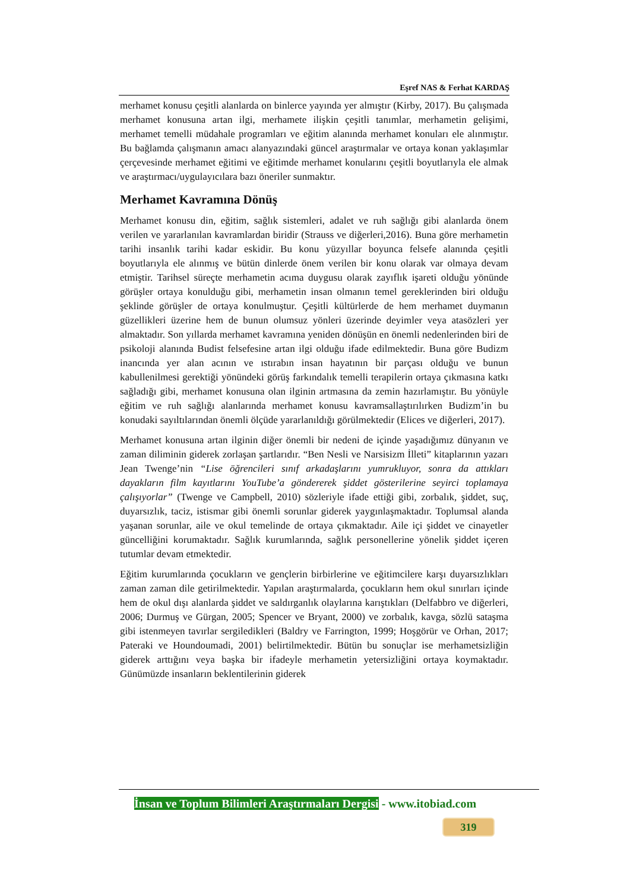Eşref NAS & Ferhat KARDAŞ
merhamet konusu çeşitli alanlarda on binlerce yayında yer almıştır (Kirby, 2017). Bu çalışmada merhamet konusuna artan ilgi, merhamete ilişkin çeşitli tanımlar, merhametin gelişimi, merhamet temelli müdahale programları ve eğitim alanında merhamet konuları ele alınmıştır. Bu bağlamda çalışmanın amacı alanyazındaki güncel araştırmalar ve ortaya konan yaklaşımlar çerçevesinde merhamet eğitimi ve eğitimde merhamet konularını çeşitli boyutlarıyla ele almak ve araştırmacı/uygulayıcılara bazı öneriler sunmaktır.
Merhamet Kavramına Dönüş
Merhamet konusu din, eğitim, sağlık sistemleri, adalet ve ruh sağlığı gibi alanlarda önem verilen ve yararlanılan kavramlardan biridir (Strauss ve diğerleri,2016). Buna göre merhametin tarihi insanlık tarihi kadar eskidir. Bu konu yüzyıllar boyunca felsefe alanında çeşitli boyutlarıyla ele alınmış ve bütün dinlerde önem verilen bir konu olarak var olmaya devam etmiştir. Tarihsel süreçte merhametin acıma duygusu olarak zayıflık işareti olduğu yönünde görüşler ortaya konulduğu gibi, merhametin insan olmanın temel gereklerinden biri olduğu şeklinde görüşler de ortaya konulmuştur. Çeşitli kültürlerde de hem merhamet duymanın güzellikleri üzerine hem de bunun olumsuz yönleri üzerinde deyimler veya atasözleri yer almaktadır. Son yıllarda merhamet kavramına yeniden dönüşün en önemli nedenlerinden biri de psikoloji alanında Budist felsefesine artan ilgi olduğu ifade edilmektedir. Buna göre Budizm inancında yer alan acının ve ıstırabın insan hayatının bir parçası olduğu ve bunun kabullenilmesi gerektiği yönündeki görüş farkındalık temelli terapilerin ortaya çıkmasına katkı sağladığı gibi, merhamet konusuna olan ilginin artmasına da zemin hazırlamıştır. Bu yönüyle eğitim ve ruh sağlığı alanlarında merhamet konusu kavramsallaştırılırken Budizm’in bu konudaki sayıltılarından önemli ölçüde yararlanıldığı görülmektedir (Elices ve diğerleri, 2017).
Merhamet konusuna artan ilginin diğer önemli bir nedeni de içinde yaşadığımız dünyanın ve zaman diliminin giderek zorlaşan şartlarıdır. “Ben Nesli ve Narsisizm İlleti” kitaplarının yazarı Jean Twenge’nin “Lise öğrencileri sınıf arkadaşlarını yumrukluyor, sonra da attıkları dayakların film kayıtlarını YouTube’a göndererek şiddet gösterilerine seyirci toplamaya çalışıyorlar” (Twenge ve Campbell, 2010) sözleriyle ifade ettiği gibi, zorbalık, şiddet, suç, duyarsızlık, taciz, istismar gibi önemli sorunlar giderek yaygınlaşmaktadır. Toplumsal alanda yaşanan sorunlar, aile ve okul temelinde de ortaya çıkmaktadır. Aile içi şiddet ve cinayetler güncelliğini korumaktadır. Sağlık kurumlarında, sağlık personellerine yönelik şiddet içeren tutumlar devam etmektedir.
Eğitim kurumlarında çocukların ve gençlerin birbirlerine ve eğitimcilere karşı duyarsızlıkları zaman zaman dile getirilmektedir. Yapılan araştırmalarda, çocukların hem okul sınırları içinde hem de okul dışı alanlarda şiddet ve saldırganlık olaylarına karıştıkları (Delfabbro ve diğerleri, 2006; Durmuş ve Gürgan, 2005; Spencer ve Bryant, 2000) ve zorbalık, kavga, sözlü sataşma gibi istenmeyen tavırlar sergiledikleri (Baldry ve Farrington, 1999; Hoşgörür ve Orhan, 2017; Pateraki ve Houndoumadi, 2001) belirtilmektedir. Bütün bu sonuçlar ise merhametsizliğin giderek arttığını veya başka bir ifadeyle merhametin yetersizliğini ortaya koymaktadır. Günümüzde insanların beklentilerinin giderek
İnsan ve Toplum Bilimleri Araştırmaları Dergisi - www.itobiad.com
319